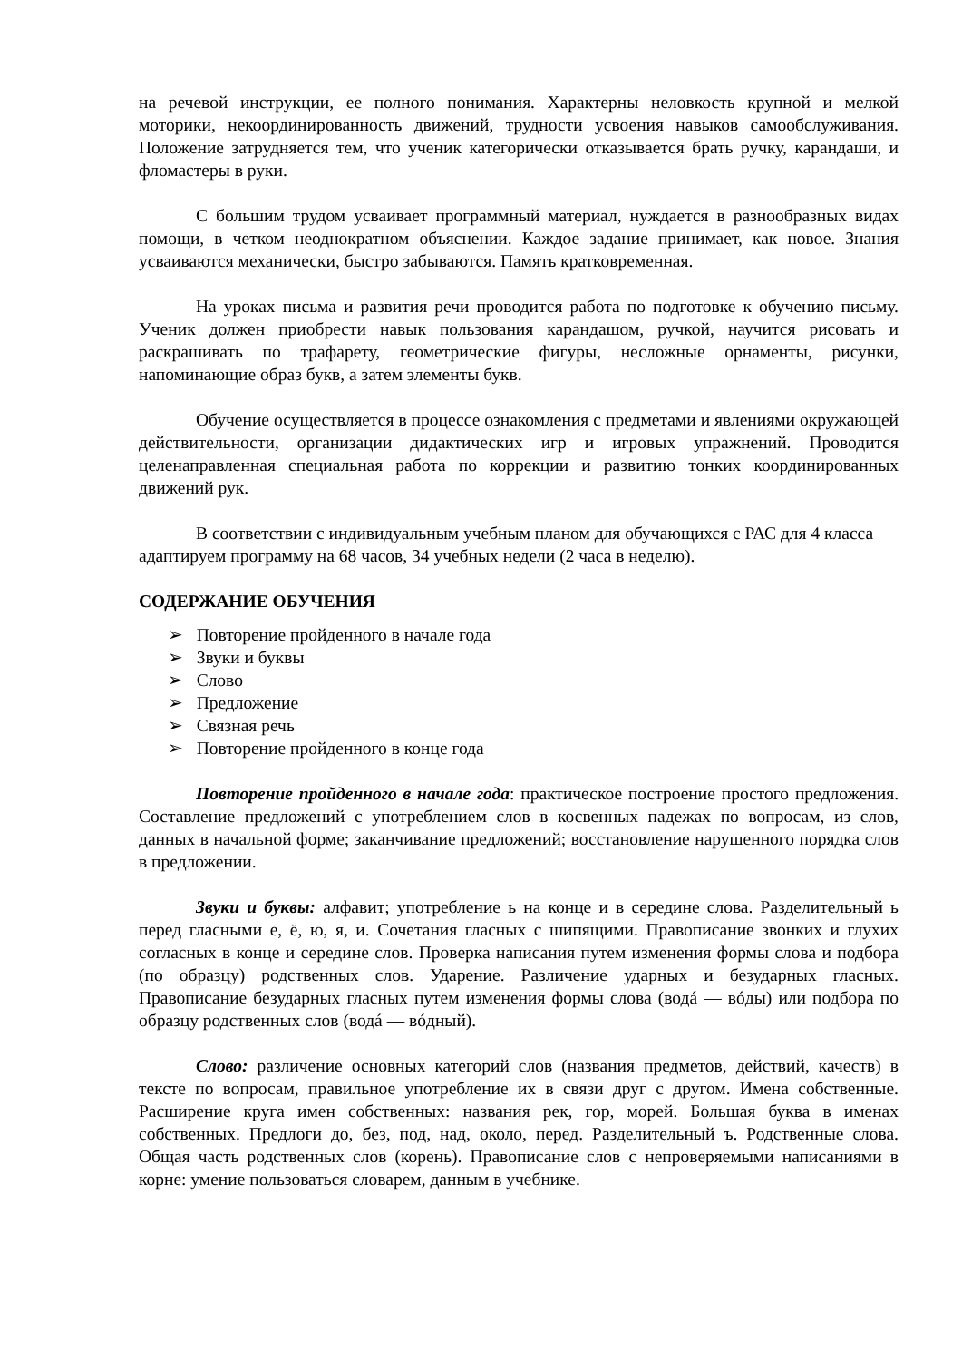на речевой инструкции, ее полного понимания. Характерны неловкость крупной и мелкой моторики, некоординированность движений, трудности усвоения навыков самообслуживания. Положение затрудняется тем, что ученик категорически отказывается брать ручку, карандаши, и фломастеры в руки.
С большим трудом усваивает программный материал, нуждается в разнообразных видах помощи, в четком неоднократном объяснении. Каждое задание принимает, как новое. Знания усваиваются механически, быстро забываются. Память кратковременная.
На уроках письма и развития речи проводится работа по подготовке к обучению письму. Ученик должен приобрести навык пользования карандашом, ручкой, научится рисовать и раскрашивать по трафарету, геометрические фигуры, несложные орнаменты, рисунки, напоминающие образ букв, а затем элементы букв.
Обучение осуществляется в процессе ознакомления с предметами и явлениями окружающей действительности, организации дидактических игр и игровых упражнений. Проводится целенаправленная специальная работа по коррекции и развитию тонких координированных движений рук.
В соответствии с индивидуальным учебным планом для обучающихся с РАС для 4 класса адаптируем программу на 68 часов, 34 учебных недели (2 часа в неделю).
СОДЕРЖАНИЕ ОБУЧЕНИЯ
➢ Повторение пройденного в начале года
➢ Звуки и буквы
➢ Слово
➢ Предложение
➢ Связная речь
➢ Повторение пройденного в конце года
Повторение пройденного в начале года: практическое построение простого предложения. Составление предложений с употреблением слов в косвенных падежах по вопросам, из слов, данных в начальной форме; заканчивание предложений; восстановление нарушенного порядка слов в предложении.
Звуки и буквы: алфавит; употребление ь на конце и в середине слова. Разделительный ь перед гласными е, ё, ю, я, и. Сочетания гласных с шипящими. Правописание звонких и глухих согласных в конце и середине слов. Проверка написания путем изменения формы слова и подбора (по образцу) родственных слов. Ударение. Различение ударных и безударных гласных. Правописание безударных гласных путем изменения формы слова (водá — вóды) или подбора по образцу родственных слов (водá — вóдный).
Слово: различение основных категорий слов (названия предметов, действий, качеств) в тексте по вопросам, правильное употребление их в связи друг с другом. Имена собственные. Расширение круга имен собственных: названия рек, гор, морей. Большая буква в именах собственных. Предлоги до, без, под, над, около, перед. Разделительный ъ. Родственные слова. Общая часть родственных слов (корень). Правописание слов с непроверяемыми написаниями в корне: умение пользоваться словарем, данным в учебнике.